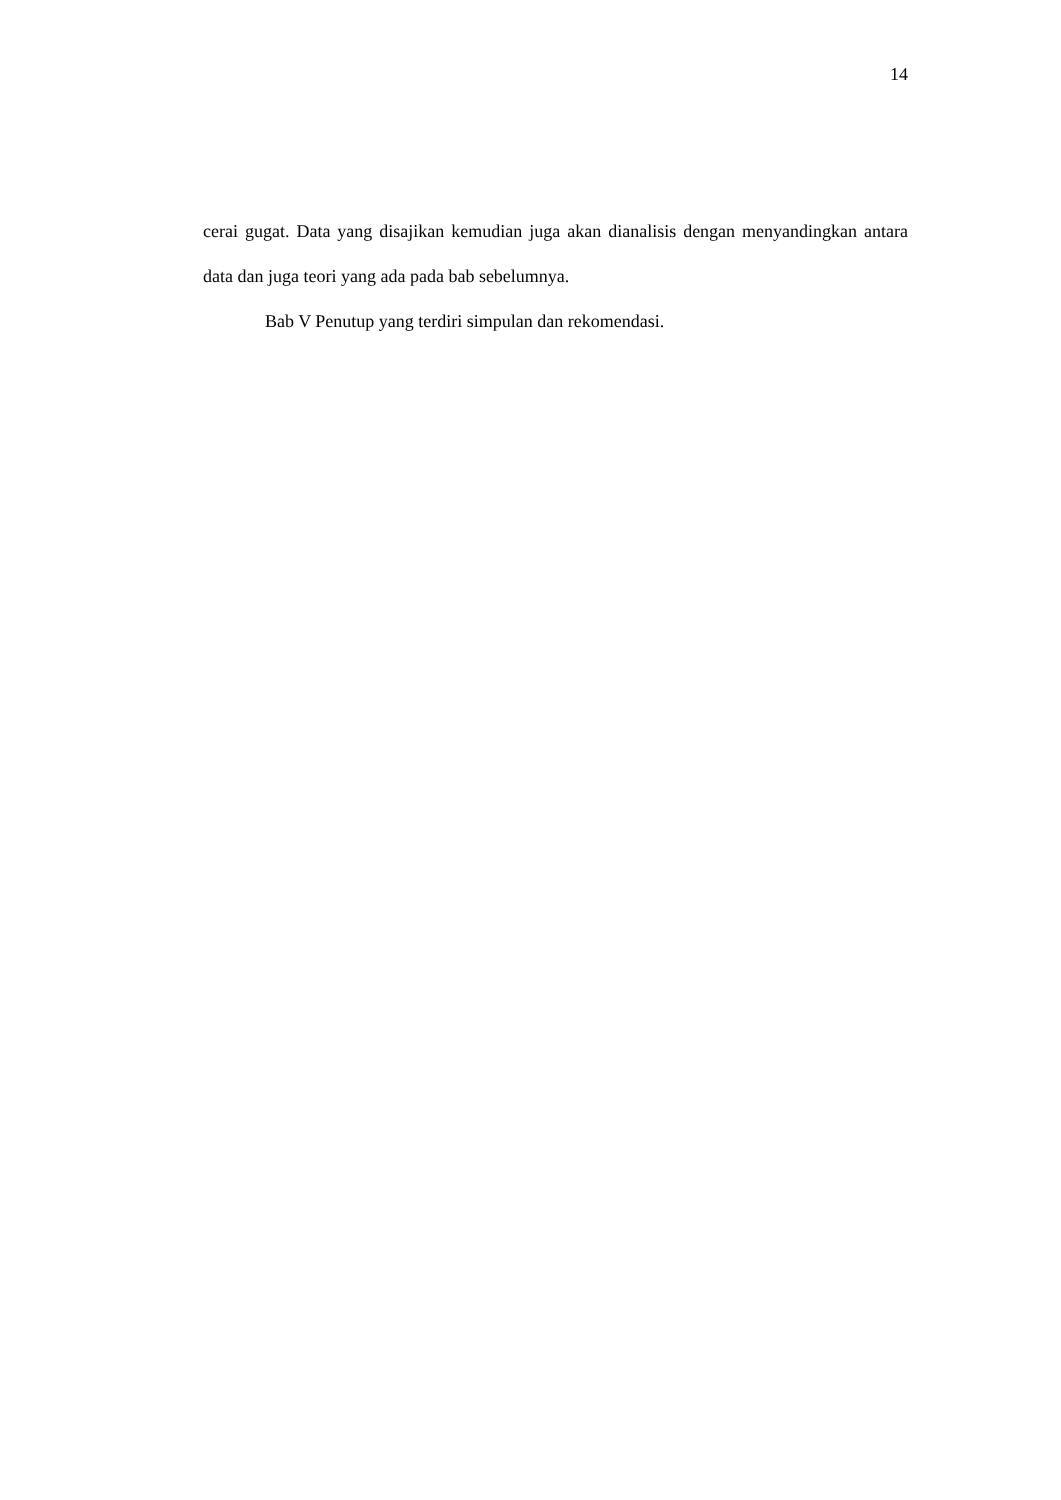14
cerai gugat. Data yang disajikan kemudian juga akan dianalisis dengan menyandingkan antara data dan juga teori yang ada pada bab sebelumnya.
Bab V Penutup yang terdiri simpulan dan rekomendasi.